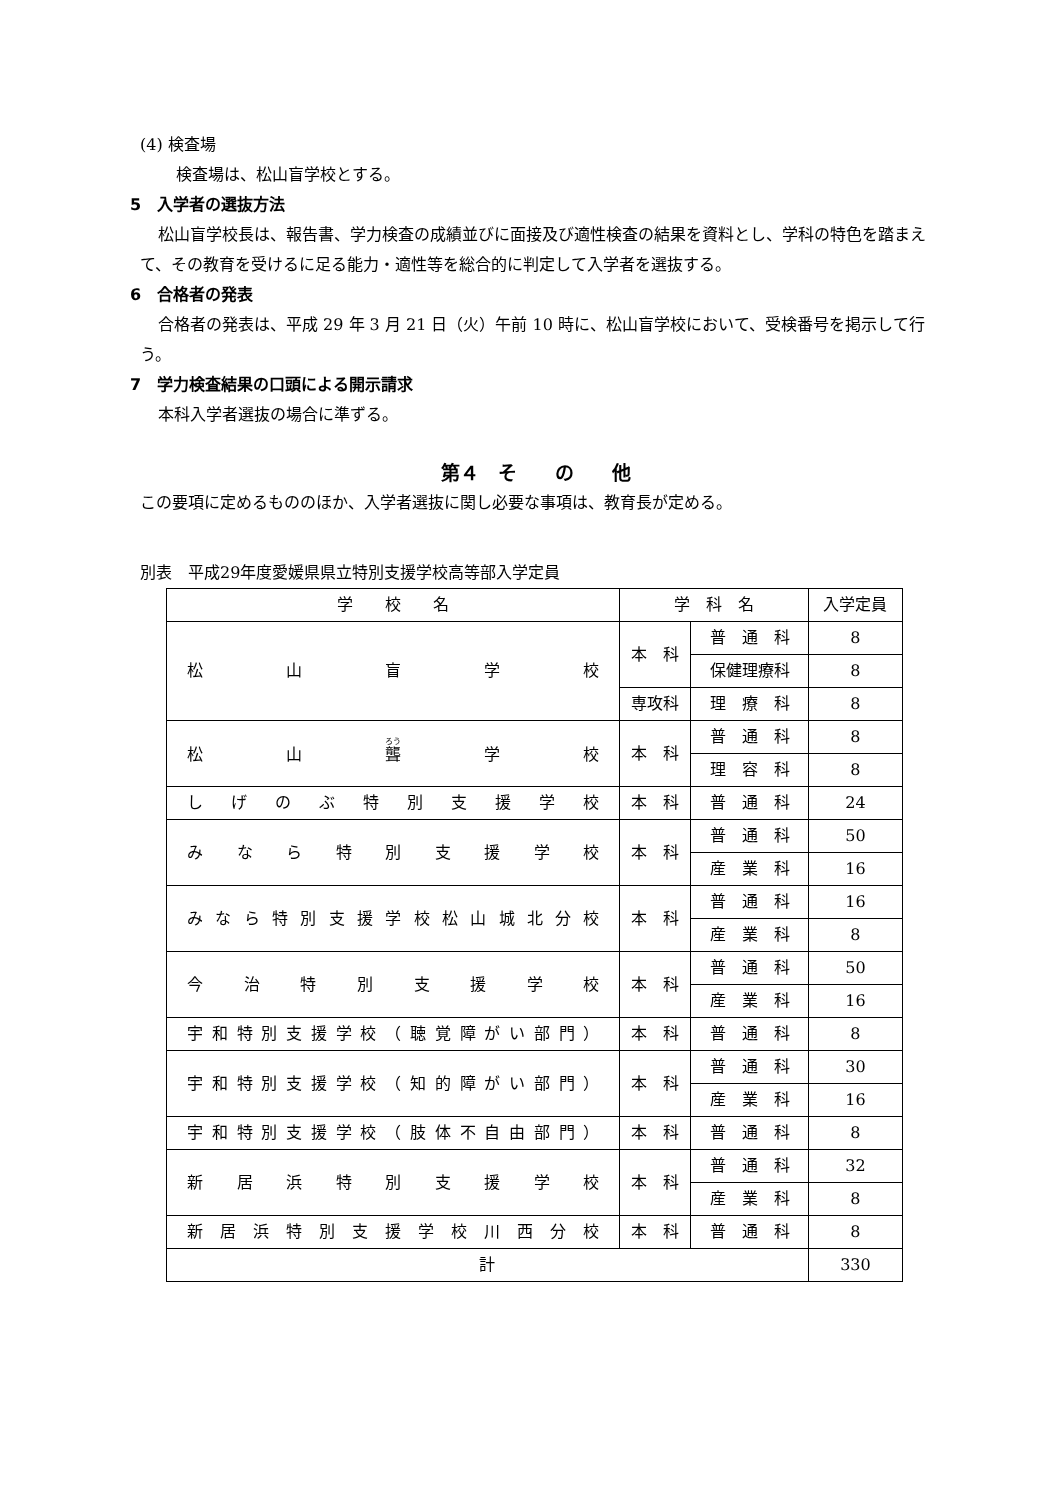(4) 検査場
検査場は、松山盲学校とする。
5　入学者の選抜方法
松山盲学校長は、報告書、学力検査の成績並びに面接及び適性検査の結果を資料とし、学科の特色を踏まえて、その教育を受けるに足る能力・適性等を総合的に判定して入学者を選抜する。
6　合格者の発表
合格者の発表は、平成 29 年 3 月 21 日（火）午前 10 時に、松山盲学校において、受検番号を掲示して行う。
7　学力検査結果の口頭による開示請求
本科入学者選抜の場合に準ずる。
第４　そ　　の　　他
この要項に定めるもののほか、入学者選抜に関し必要な事項は、教育長が定める。
別表　平成29年度愛媛県県立特別支援学校高等部入学定員
| 学 校 名 | 学 科 名 | | 入学定員 |
| --- | --- | --- | --- |
| 松山盲学校 | 本 科 | 普 通 科 | 8 |
| | | 保健理療科 | 8 |
| | 専攻科 | 理 療 科 | 8 |
| 松山 聾 学校 | 本 科 | 普 通 科 | 8 |
| | | 理 容 科 | 8 |
| しげのぶ特別支援学校 | 本 科 | 普 通 科 | 24 |
| みなら特別支援学校 | 本 科 | 普 通 科 | 50 |
| | | 産 業 科 | 16 |
| みなら特別支援学校松山城北分校 | 本 科 | 普 通 科 | 16 |
| | | 産 業 科 | 8 |
| 今治特別支援学校 | 本 科 | 普 通 科 | 50 |
| | | 産 業 科 | 16 |
| 宇和特別支援学校（聴覚障がい部門） | 本 科 | 普 通 科 | 8 |
| 宇和特別支援学校（知的障がい部門） | 本 科 | 普 通 科 | 30 |
| | | 産 業 科 | 16 |
| 宇和特別支援学校（肢体不自由部門） | 本 科 | 普 通 科 | 8 |
| 新居浜特別支援学校 | 本 科 | 普 通 科 | 32 |
| | | 産 業 科 | 8 |
| 新居浜特別支援学校川西分校 | 本 科 | 普 通 科 | 8 |
| 計 | | | 330 |